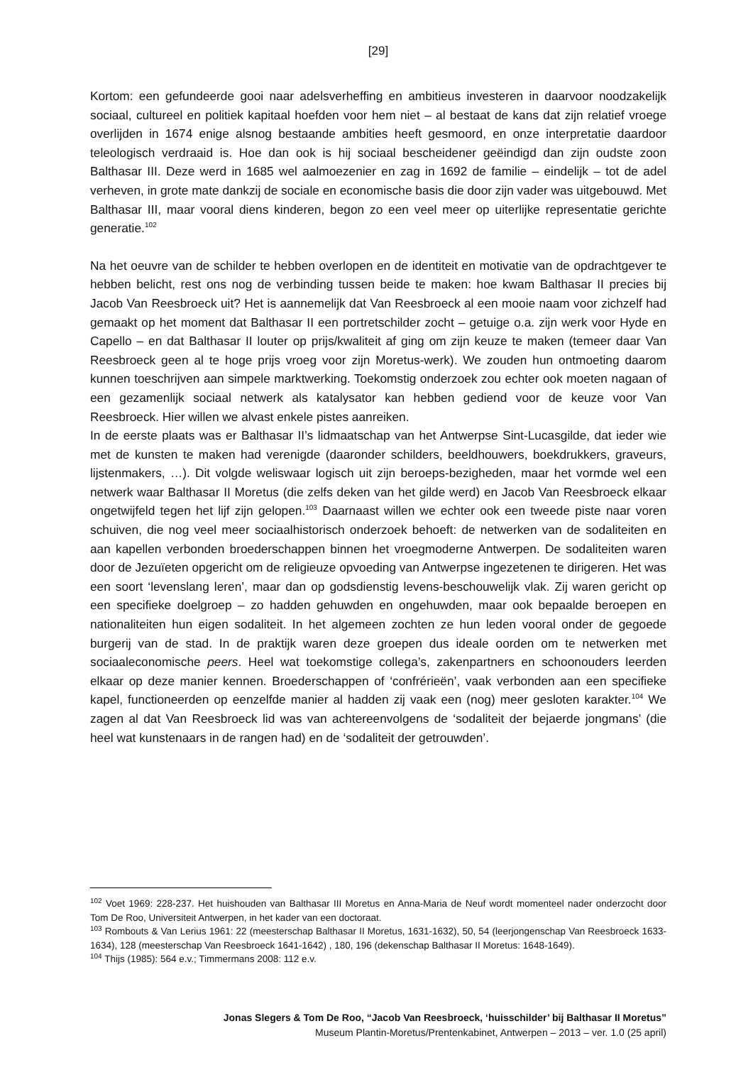[29]
Kortom: een gefundeerde gooi naar adelsverheffing en ambitieus investeren in daarvoor noodzakelijk sociaal, cultureel en politiek kapitaal hoefden voor hem niet – al bestaat de kans dat zijn relatief vroege overlijden in 1674 enige alsnog bestaande ambities heeft gesmoord, en onze interpretatie daardoor teleologisch verdraaid is. Hoe dan ook is hij sociaal bescheidener geëindigd dan zijn oudste zoon Balthasar III. Deze werd in 1685 wel aalmoezenier en zag in 1692 de familie – eindelijk – tot de adel verheven, in grote mate dankzij de sociale en economische basis die door zijn vader was uitgebouwd. Met Balthasar III, maar vooral diens kinderen, begon zo een veel meer op uiterlijke representatie gerichte generatie.<sup>102</sup>
Na het oeuvre van de schilder te hebben overlopen en de identiteit en motivatie van de opdrachtgever te hebben belicht, rest ons nog de verbinding tussen beide te maken: hoe kwam Balthasar II precies bij Jacob Van Reesbroeck uit? Het is aannemelijk dat Van Reesbroeck al een mooie naam voor zichzelf had gemaakt op het moment dat Balthasar II een portretschilder zocht – getuige o.a. zijn werk voor Hyde en Capello – en dat Balthasar II louter op prijs/kwaliteit af ging om zijn keuze te maken (temeer daar Van Reesbroeck geen al te hoge prijs vroeg voor zijn Moretus-werk). We zouden hun ontmoeting daarom kunnen toeschrijven aan simpele marktwerking. Toekomstig onderzoek zou echter ook moeten nagaan of een gezamenlijk sociaal netwerk als katalysator kan hebben gediend voor de keuze voor Van Reesbroeck. Hier willen we alvast enkele pistes aanreiken.
In de eerste plaats was er Balthasar II’s lidmaatschap van het Antwerpse Sint-Lucasgilde, dat ieder wie met de kunsten te maken had verenigde (daaronder schilders, beeldhouwers, boekdrukkers, graveurs, lijstenmakers, …). Dit volgde weliswaar logisch uit zijn beroeps-bezigheden, maar het vormde wel een netwerk waar Balthasar II Moretus (die zelfs deken van het gilde werd) en Jacob Van Reesbroeck elkaar ongetwijfeld tegen het lijf zijn gelopen.<sup>103</sup> Daarnaast willen we echter ook een tweede piste naar voren schuiven, die nog veel meer sociaalhistorisch onderzoek behoeft: de netwerken van de sodaliteiten en aan kapellen verbonden broederschappen binnen het vroegmoderne Antwerpen. De sodaliteiten waren door de Jezuïeten opgericht om de religieuze opvoeding van Antwerpse ingezetenen te dirigeren. Het was een soort ‘levenslang leren’, maar dan op godsdienstig levens-beschouwelijk vlak. Zij waren gericht op een specifieke doelgroep – zo hadden gehuwden en ongehuwden, maar ook bepaalde beroepen en nationaliteiten hun eigen sodaliteit. In het algemeen zochten ze hun leden vooral onder de gegoede burgerij van de stad. In de praktijk waren deze groepen dus ideale oorden om te netwerken met sociaaleconomische peers. Heel wat toekomstige collega’s, zakenpartners en schoonouders leerden elkaar op deze manier kennen. Broederschappen of ‘confrérieën’, vaak verbonden aan een specifieke kapel, functioneerden op eenzelfde manier al hadden zij vaak een (nog) meer gesloten karakter.<sup>104</sup> We zagen al dat Van Reesbroeck lid was van achtereenvolgens de ‘sodaliteit der bejaerde jongmans’ (die heel wat kunstenaars in de rangen had) en de ‘sodaliteit der getrouwden’.
<sup>102</sup> Voet 1969: 228-237. Het huishouden van Balthasar III Moretus en Anna-Maria de Neuf wordt momenteel nader onderzocht door Tom De Roo, Universiteit Antwerpen, in het kader van een doctoraat.
<sup>103</sup> Rombouts & Van Lerius 1961: 22 (meesterschap Balthasar II Moretus, 1631-1632), 50, 54 (leerjongenschap Van Reesbroeck 1633-1634), 128 (meesterschap Van Reesbroeck 1641-1642) , 180, 196 (dekenschap Balthasar II Moretus: 1648-1649).
<sup>104</sup> Thijs (1985): 564 e.v.; Timmermans 2008: 112 e.v.
Jonas Slegers & Tom De Roo, “Jacob Van Reesbroeck, ‘huisschilder’ bij Balthasar II Moretus”
Museum Plantin-Moretus/Prentenkabinet, Antwerpen – 2013 – ver. 1.0 (25 april)